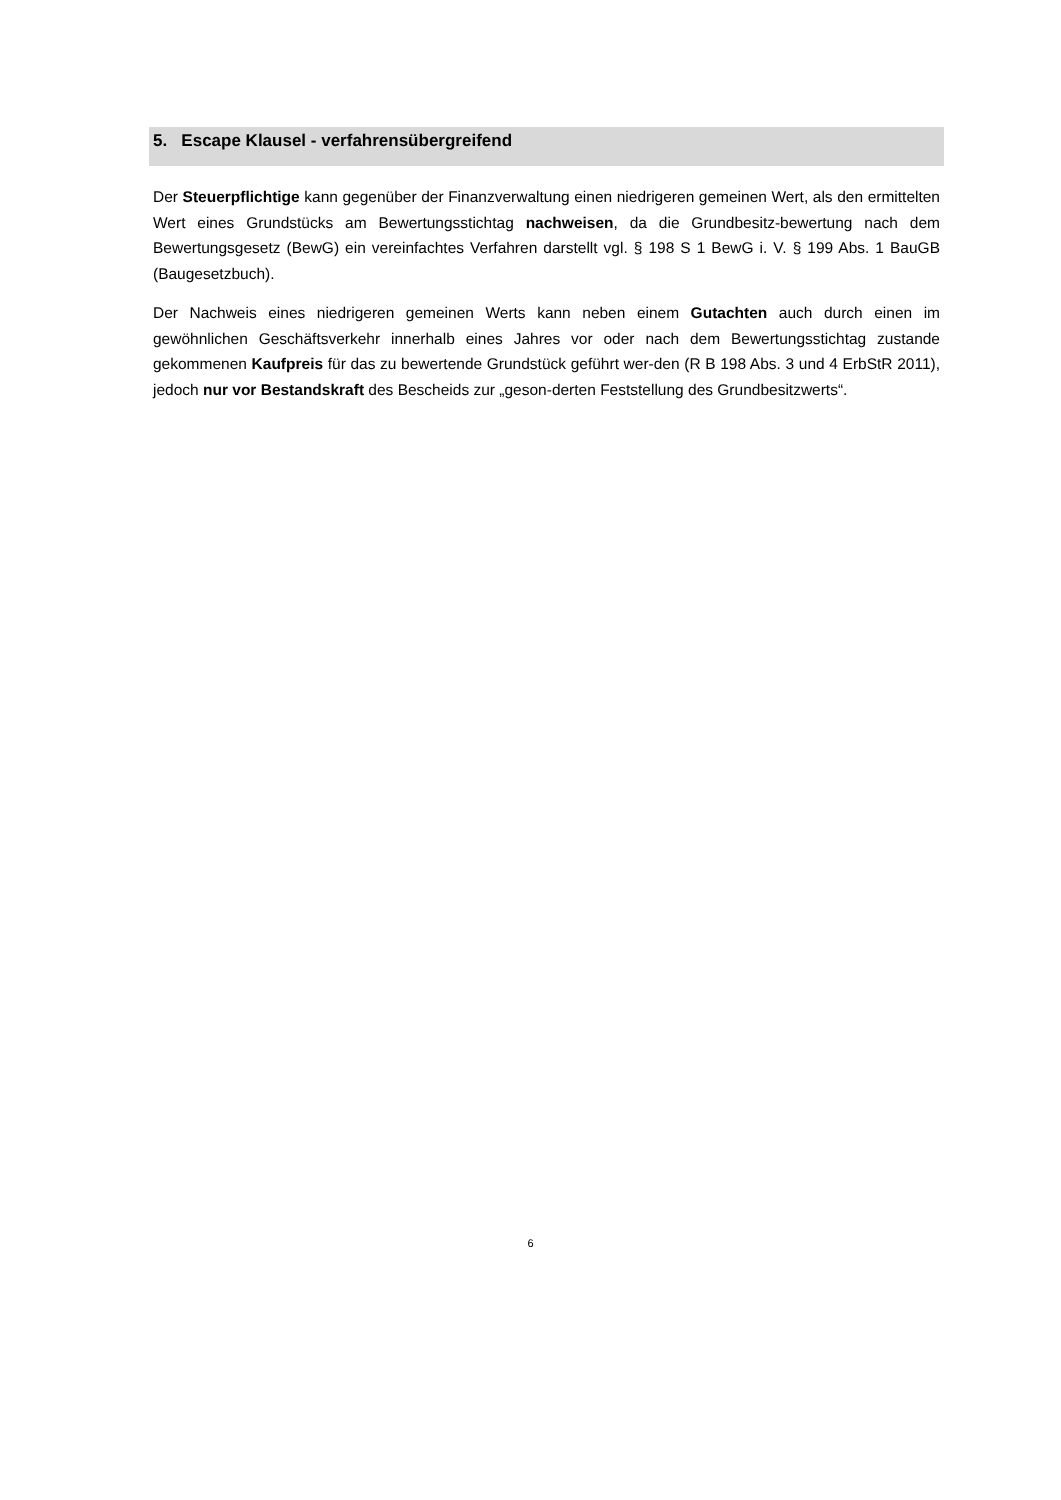5. Escape Klausel - verfahrensübergreifend
Der Steuerpflichtige kann gegenüber der Finanzverwaltung einen niedrigeren gemeinen Wert, als den ermittelten Wert eines Grundstücks am Bewertungsstichtag nachweisen, da die Grundbesitz-bewertung nach dem Bewertungsgesetz (BewG) ein vereinfachtes Verfahren darstellt vgl. § 198 S 1 BewG i. V. § 199 Abs. 1 BauGB (Baugesetzbuch).
Der Nachweis eines niedrigeren gemeinen Werts kann neben einem Gutachten auch durch einen im gewöhnlichen Geschäftsverkehr innerhalb eines Jahres vor oder nach dem Bewertungsstichtag zustande gekommenen Kaufpreis für das zu bewertende Grundstück geführt wer-den (R B 198 Abs. 3 und 4 ErbStR 2011), jedoch nur vor Bestandskraft des Bescheids zur „geson-derten Feststellung des Grundbesitzwerts“.
6